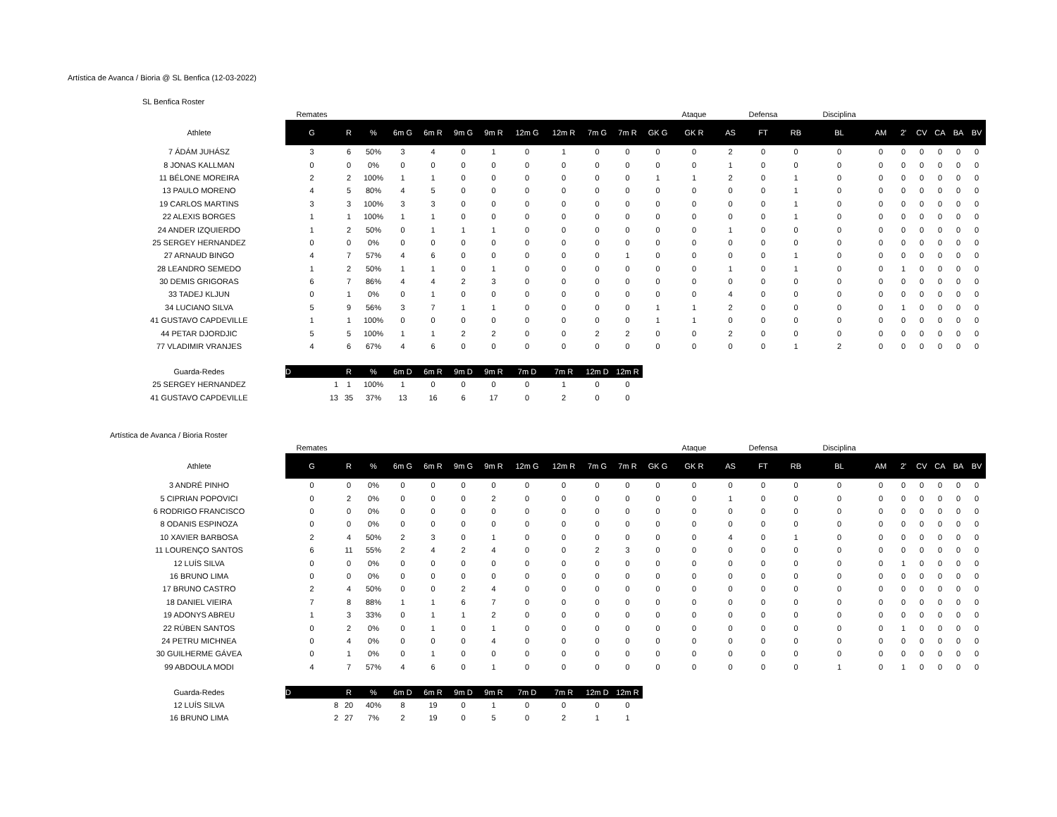Artística de Avanca / Bioria @ SL Benfica (12-03-2022)
SL Benfica Roster
| | Remates | | | | | | | | | | | | Ataque | | Defensa | | Disciplina | | | | | | |
| Athlete | G | R | % | 6m G | 6m R | 9m G | 9m R | 12m G | 12m R | 7m G | 7m R | GK G | GK R | AS | FT | RB | BL | AM | 2' | CV | CA | BA | BV |
| 7 ÁDÁM JUHÁSZ | 3 | 6 | 50% | 3 | 4 | 0 | 1 | 0 | 1 | 0 | 0 | 0 | 0 | 2 | 0 | 0 | 0 | 0 | 0 | 0 | 0 | 0 | 0 |
| 8 JONAS KALLMAN | 0 | 0 | 0% | 0 | 0 | 0 | 0 | 0 | 0 | 0 | 0 | 0 | 0 | 1 | 0 | 0 | 0 | 0 | 0 | 0 | 0 | 0 | 0 |
| 11 BÉLONE MOREIRA | 2 | 2 | 100% | 1 | 1 | 0 | 0 | 0 | 0 | 0 | 0 | 1 | 1 | 2 | 0 | 1 | 0 | 0 | 0 | 0 | 0 | 0 | 0 |
| 13 PAULO MORENO | 4 | 5 | 80% | 4 | 5 | 0 | 0 | 0 | 0 | 0 | 0 | 0 | 0 | 0 | 0 | 1 | 0 | 0 | 0 | 0 | 0 | 0 | 0 |
| 19 CARLOS MARTINS | 3 | 3 | 100% | 3 | 3 | 0 | 0 | 0 | 0 | 0 | 0 | 0 | 0 | 0 | 0 | 1 | 0 | 0 | 0 | 0 | 0 | 0 | 0 |
| 22 ALEXIS BORGES | 1 | 1 | 100% | 1 | 1 | 0 | 0 | 0 | 0 | 0 | 0 | 0 | 0 | 0 | 0 | 1 | 0 | 0 | 0 | 0 | 0 | 0 | 0 |
| 24 ANDER IZQUIERDO | 1 | 2 | 50% | 0 | 1 | 1 | 1 | 0 | 0 | 0 | 0 | 0 | 0 | 1 | 0 | 0 | 0 | 0 | 0 | 0 | 0 | 0 | 0 |
| 25 SERGEY HERNANDEZ | 0 | 0 | 0% | 0 | 0 | 0 | 0 | 0 | 0 | 0 | 0 | 0 | 0 | 0 | 0 | 0 | 0 | 0 | 0 | 0 | 0 | 0 | 0 |
| 27 ARNAUD BINGO | 4 | 7 | 57% | 4 | 6 | 0 | 0 | 0 | 0 | 0 | 1 | 0 | 0 | 0 | 0 | 1 | 0 | 0 | 0 | 0 | 0 | 0 | 0 |
| 28 LEANDRO SEMEDO | 1 | 2 | 50% | 1 | 1 | 0 | 1 | 0 | 0 | 0 | 0 | 0 | 0 | 1 | 0 | 1 | 0 | 0 | 1 | 0 | 0 | 0 | 0 |
| 30 DEMIS GRIGORAS | 6 | 7 | 86% | 4 | 4 | 2 | 3 | 0 | 0 | 0 | 0 | 0 | 0 | 0 | 0 | 0 | 0 | 0 | 0 | 0 | 0 | 0 | 0 |
| 33 TADEJ KLJUN | 0 | 1 | 0% | 0 | 1 | 0 | 0 | 0 | 0 | 0 | 0 | 0 | 0 | 4 | 0 | 0 | 0 | 0 | 0 | 0 | 0 | 0 | 0 |
| 34 LUCIANO SILVA | 5 | 9 | 56% | 3 | 7 | 1 | 1 | 0 | 0 | 0 | 0 | 1 | 1 | 2 | 0 | 0 | 0 | 0 | 1 | 0 | 0 | 0 | 0 |
| 41 GUSTAVO CAPDEVILLE | 1 | 1 | 100% | 0 | 0 | 0 | 0 | 0 | 0 | 0 | 0 | 1 | 1 | 0 | 0 | 0 | 0 | 0 | 0 | 0 | 0 | 0 | 0 |
| 44 PETAR DJORDJIC | 5 | 5 | 100% | 1 | 1 | 2 | 2 | 0 | 0 | 2 | 2 | 0 | 0 | 2 | 0 | 0 | 0 | 0 | 0 | 0 | 0 | 0 | 0 |
| 77 VLADIMIR VRANJES | 4 | 6 | 67% | 4 | 6 | 0 | 0 | 0 | 0 | 0 | 0 | 0 | 0 | 0 | 0 | 1 | 2 | 0 | 0 | 0 | 0 | 0 | 0 |
| Guarda-Redes | D | R | % | 6m D | 6m R | 9m D | 9m R | 7m D | 7m R | 12m D | 12m R | | | | | | | | | | | | |
| 25 SERGEY HERNANDEZ | 1 | 1 | 100% | 1 | 0 | 0 | 0 | 0 | 1 | 0 | 0 | | | | | | | | | | | | |
| 41 GUSTAVO CAPDEVILLE | 13 | 35 | 37% | 13 | 16 | 6 | 17 | 0 | 2 | 0 | 0 | | | | | | | | | | | | |
Artística de Avanca / Bioria Roster
| | Remates | | | | | | | | | | | | Ataque | | Defensa | | Disciplina | | | | | | |
| Athlete | G | R | % | 6m G | 6m R | 9m G | 9m R | 12m G | 12m R | 7m G | 7m R | GK G | GK R | AS | FT | RB | BL | AM | 2' | CV | CA | BA | BV |
| 3 ANDRÉ PINHO | 0 | 0 | 0% | 0 | 0 | 0 | 0 | 0 | 0 | 0 | 0 | 0 | 0 | 0 | 0 | 0 | 0 | 0 | 0 | 0 | 0 | 0 | 0 |
| 5 CIPRIAN POPOVICI | 0 | 2 | 0% | 0 | 0 | 0 | 2 | 0 | 0 | 0 | 0 | 0 | 0 | 1 | 0 | 0 | 0 | 0 | 0 | 0 | 0 | 0 | 0 |
| 6 RODRIGO FRANCISCO | 0 | 0 | 0% | 0 | 0 | 0 | 0 | 0 | 0 | 0 | 0 | 0 | 0 | 0 | 0 | 0 | 0 | 0 | 0 | 0 | 0 | 0 | 0 |
| 8 ODANIS ESPINOZA | 0 | 0 | 0% | 0 | 0 | 0 | 0 | 0 | 0 | 0 | 0 | 0 | 0 | 0 | 0 | 0 | 0 | 0 | 0 | 0 | 0 | 0 | 0 |
| 10 XAVIER BARBOSA | 2 | 4 | 50% | 2 | 3 | 0 | 1 | 0 | 0 | 0 | 0 | 0 | 0 | 4 | 0 | 1 | 0 | 0 | 0 | 0 | 0 | 0 | 0 |
| 11 LOURENÇO SANTOS | 6 | 11 | 55% | 2 | 4 | 2 | 4 | 0 | 0 | 2 | 3 | 0 | 0 | 0 | 0 | 0 | 0 | 0 | 0 | 0 | 0 | 0 | 0 |
| 12 LUÍS SILVA | 0 | 0 | 0% | 0 | 0 | 0 | 0 | 0 | 0 | 0 | 0 | 0 | 0 | 0 | 0 | 0 | 0 | 0 | 1 | 0 | 0 | 0 | 0 |
| 16 BRUNO LIMA | 0 | 0 | 0% | 0 | 0 | 0 | 0 | 0 | 0 | 0 | 0 | 0 | 0 | 0 | 0 | 0 | 0 | 0 | 0 | 0 | 0 | 0 | 0 |
| 17 BRUNO CASTRO | 2 | 4 | 50% | 0 | 0 | 2 | 4 | 0 | 0 | 0 | 0 | 0 | 0 | 0 | 0 | 0 | 0 | 0 | 0 | 0 | 0 | 0 | 0 |
| 18 DANIEL VIEIRA | 7 | 8 | 88% | 1 | 1 | 6 | 7 | 0 | 0 | 0 | 0 | 0 | 0 | 0 | 0 | 0 | 0 | 0 | 0 | 0 | 0 | 0 | 0 |
| 19 ADONYS ABREU | 1 | 3 | 33% | 0 | 1 | 1 | 2 | 0 | 0 | 0 | 0 | 0 | 0 | 0 | 0 | 0 | 0 | 0 | 0 | 0 | 0 | 0 | 0 |
| 22 RÚBEN SANTOS | 0 | 2 | 0% | 0 | 1 | 0 | 1 | 0 | 0 | 0 | 0 | 0 | 0 | 0 | 0 | 0 | 0 | 0 | 1 | 0 | 0 | 0 | 0 |
| 24 PETRU MICHNEA | 0 | 4 | 0% | 0 | 0 | 0 | 4 | 0 | 0 | 0 | 0 | 0 | 0 | 0 | 0 | 0 | 0 | 0 | 0 | 0 | 0 | 0 | 0 |
| 30 GUILHERME GÁVEA | 0 | 1 | 0% | 0 | 1 | 0 | 0 | 0 | 0 | 0 | 0 | 0 | 0 | 0 | 0 | 0 | 0 | 0 | 0 | 0 | 0 | 0 | 0 |
| 99 ABDOULA MODI | 4 | 7 | 57% | 4 | 6 | 0 | 1 | 0 | 0 | 0 | 0 | 0 | 0 | 0 | 0 | 0 | 1 | 0 | 1 | 0 | 0 | 0 | 0 |
| Guarda-Redes | D | R | % | 6m D | 6m R | 9m D | 9m R | 7m D | 7m R | 12m D | 12m R | | | | | | | | | | | | |
| 12 LUÍS SILVA | 8 | 20 | 40% | 8 | 19 | 0 | 1 | 0 | 0 | 0 | 0 | | | | | | | | | | | | |
| 16 BRUNO LIMA | 2 | 27 | 7% | 2 | 19 | 0 | 5 | 0 | 2 | 1 | 1 | | | | | | | | | | | | |